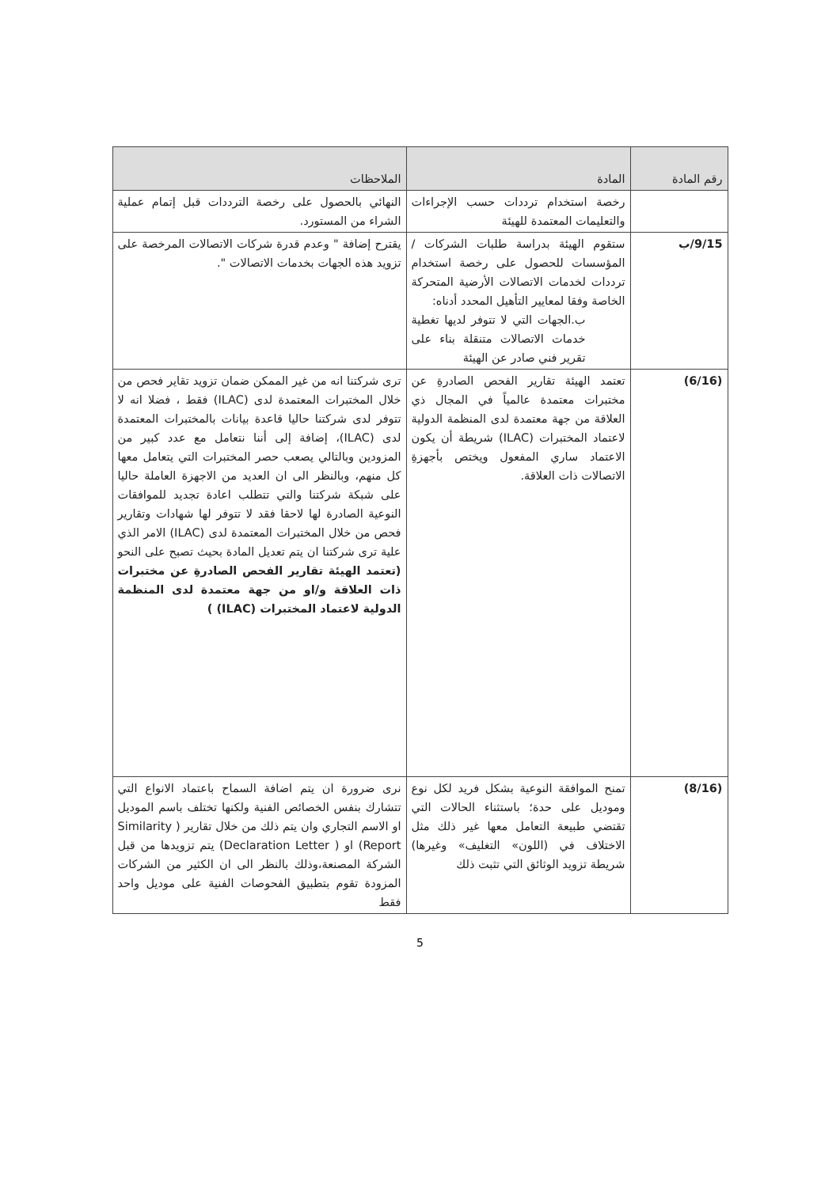| رقم المادة | المادة | الملاحظات |
| --- | --- | --- |
| | رخصة استخدام ترددات حسب الإجراءات والتعليمات المعتمدة للهيئة | النهائي بالحصول على رخصة الترددات قبل إتمام عملية الشراء من المستورد. |
| 9/15/ب | ستقوم الهيئة بدراسة طلبات الشركات /المؤسسات للحصول على رخصة استخدام ترددات لخدمات الاتصالات الأرضية المتحركة الخاصة وفقا لمعايير التأهيل المحدد أدناه: ب.الجهات التي لا تتوفر لديها تغطية خدمات الاتصالات متنقلة بناء على تقرير فني صادر عن الهيئة | يقترح إضافة " وعدم قدرة شركات الاتصالات المرخصة على تزويد هذه الجهات بخدمات الاتصالات ". |
| (6/16) | تعتمد الهيئة تقارير الفحص الصادرةِ عن مختبرات معتمدة عالمياً في المجال ذي العلاقة من جهة معتمدة لدى المنظمة الدولية لاعتماد المختبرات (ILAC) شريطة أن يكون الاعتماد ساري المفعول ويختص بأجهزةِ الاتصالات ذات العلاقة. | ترى شركتنا انه من غير الممكن ضمان تزويد تقاير فحص من خلال المختبرات المعتمدة لدى (ILAC) فقط ، فضلا انه لا تتوفر لدى شركتنا حاليا قاعدة بيانات بالمختبرات المعتمدة لدى (ILAC)، إضافة إلى أننا نتعامل مع عدد كبير من المزودين وبالتالي يصعب حصر المختبرات التي يتعامل معها كل منهم، وبالنظر الى ان العديد من الاجهزة العاملة حاليا على شبكة شركتنا والتي تتطلب اعادة تجديد للموافقات النوعية الصادرة لها لاحقا فقد لا تتوفر لها شهادات وتقارير فحص من خلال المختبرات المعتمدة لدى (ILAC) الامر الذي علية ترى شركتنا ان يتم تعديل المادة بحيث تصبح على النحو (تعتمد الهيئة تقارير الفحص الصادرةِ عن مختبرات ذات العلاقة و/او من جهة معتمدة لدى المنظمة الدولية لاعتماد المختبرات (ILAC) ) |
| (8/16) | تمنح الموافقة النوعية بشكل فريد لكل نوع وموديل على حدة؛ باستثناء الحالات التي تقتضي طبيعة التعامل معها غير ذلك مثل الاختلاف في (اللون» التغليف» وغيرها) شريطة تزويد الوثائق التي تثبت ذلك | نرى ضرورة ان يتم اضافة السماح باعتماد الانواع التي تتشارك بنفس الخصائص الفنية ولكنها تختلف باسم الموديل او الاسم التجاري وان يتم ذلك من خلال تقارير ( Similarity Report) او ( Declaration Letter) يتم تزويدها من قبل الشركة المصنعة،وذلك بالنظر الى ان الكثير من الشركات المزودة تقوم بتطبيق الفحوصات الفنية على موديل واحد فقط |
5